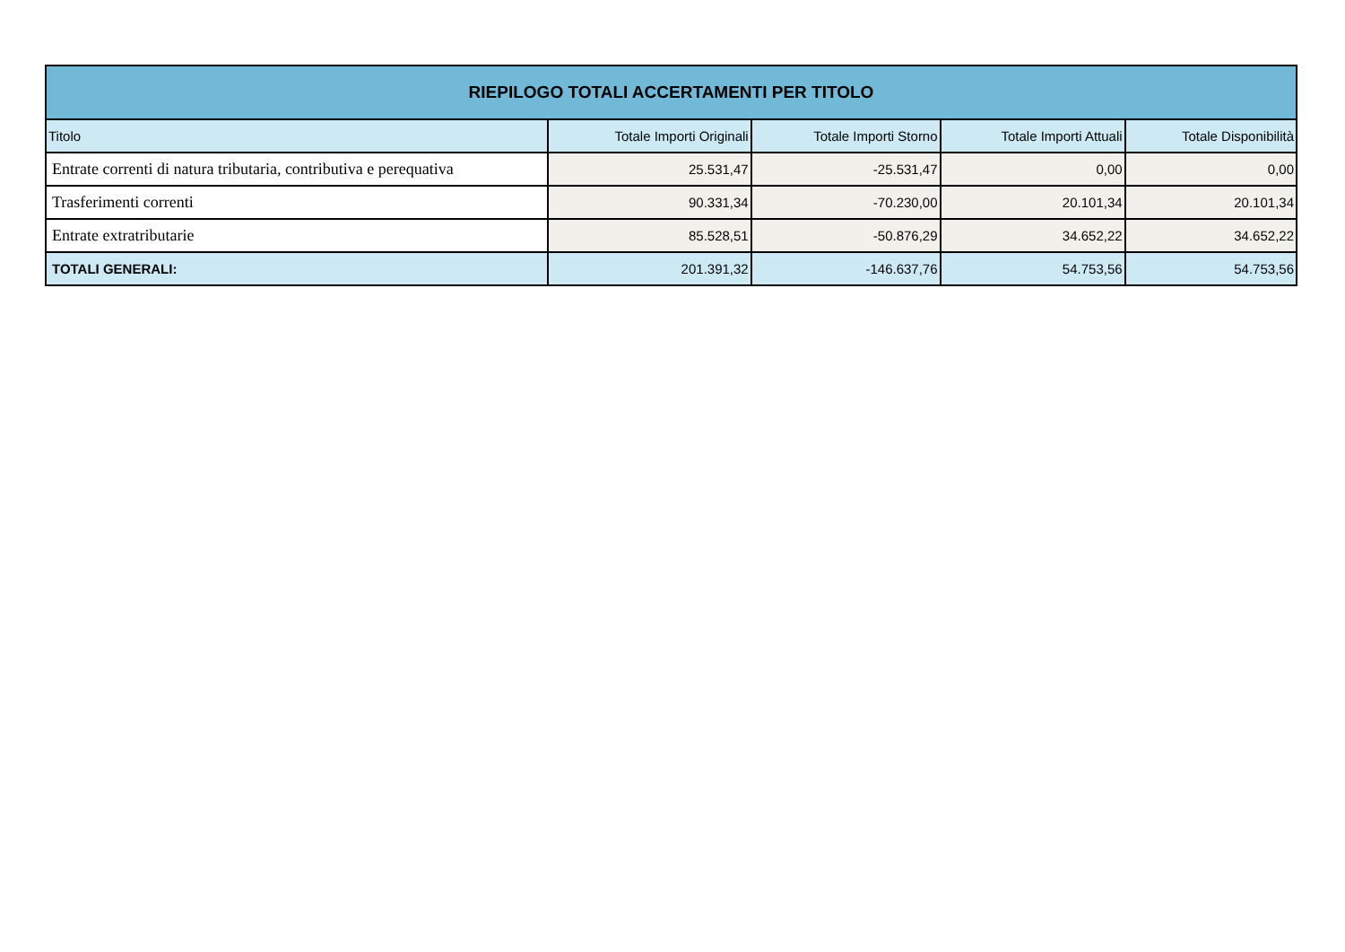| RIEPILOGO TOTALI ACCERTAMENTI PER TITOLO | | | | |
| --- | --- | --- | --- | --- |
| Titolo | Totale Importi Originali | Totale Importi Storno | Totale Importi Attuali | Totale Disponibilità |
| Entrate correnti di natura tributaria, contributiva e perequativa | 25.531,47 | -25.531,47 | 0,00 | 0,00 |
| Trasferimenti correnti | 90.331,34 | -70.230,00 | 20.101,34 | 20.101,34 |
| Entrate extratributarie | 85.528,51 | -50.876,29 | 34.652,22 | 34.652,22 |
| TOTALI GENERALI: | 201.391,32 | -146.637,76 | 54.753,56 | 54.753,56 |